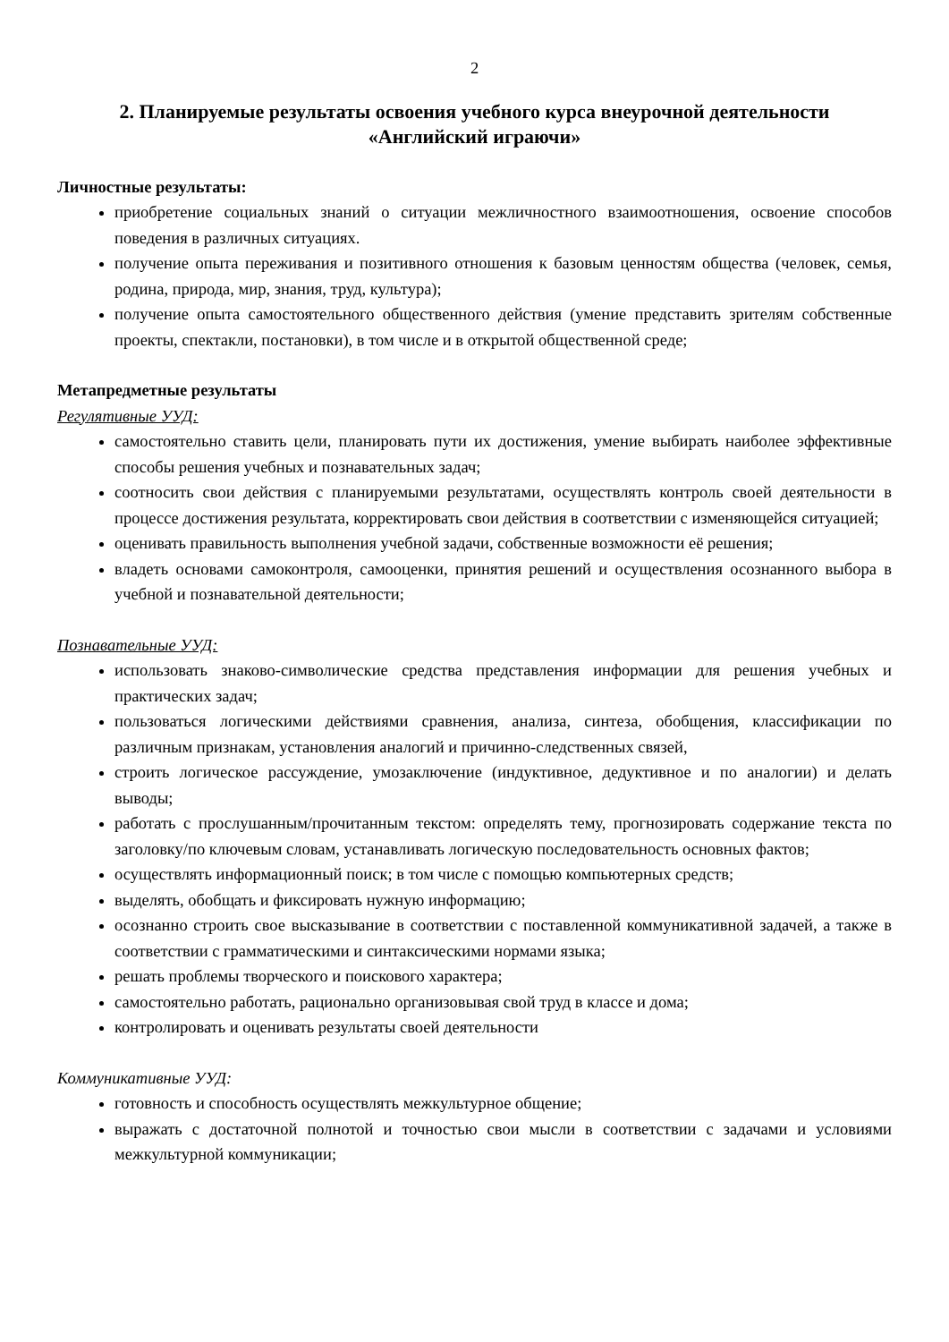2
2. Планируемые результаты освоения учебного курса внеурочной деятельности «Английский играючи»
Личностные результаты:
приобретение социальных знаний о ситуации межличностного взаимоотношения, освоение способов поведения в различных ситуациях.
получение опыта переживания и позитивного отношения к базовым ценностям общества (человек, семья, родина, природа, мир, знания, труд, культура);
получение опыта самостоятельного общественного действия (умение представить зрителям собственные проекты, спектакли, постановки), в том числе и в открытой общественной среде;
Метапредметные результаты
Регулятивные УУД:
самостоятельно ставить цели, планировать пути их достижения, умение выбирать наиболее эффективные способы решения учебных и познавательных задач;
соотносить свои действия с планируемыми результатами, осуществлять контроль своей деятельности в процессе достижения результата, корректировать свои действия в соответствии с изменяющейся ситуацией;
оценивать правильность выполнения учебной задачи, собственные возможности её решения;
владеть основами самоконтроля, самооценки, принятия решений и осуществления осознанного выбора в учебной и познавательной деятельности;
Познавательные УУД:
использовать знаково-символические средства представления информации для решения учебных и практических задач;
пользоваться логическими действиями сравнения, анализа, синтеза, обобщения, классификации по различным признакам, установления аналогий и причинно-следственных связей,
строить логическое рассуждение, умозаключение (индуктивное, дедуктивное и по аналогии) и делать выводы;
работать с прослушанным/прочитанным текстом: определять тему, прогнозировать содержание текста по заголовку/по ключевым словам, устанавливать логическую последовательность основных фактов;
осуществлять информационный поиск; в том числе с помощью компьютерных средств;
выделять, обобщать и фиксировать нужную информацию;
осознанно строить свое высказывание в соответствии с поставленной коммуникативной задачей, а также в соответствии с грамматическими и синтаксическими нормами языка;
решать проблемы творческого и поискового характера;
самостоятельно работать, рационально организовывая свой труд в классе и дома;
контролировать и оценивать результаты своей деятельности
Коммуникативные УУД:
готовность и способность осуществлять межкультурное общение;
выражать с достаточной полнотой и точностью свои мысли в соответствии с задачами и условиями межкультурной коммуникации;